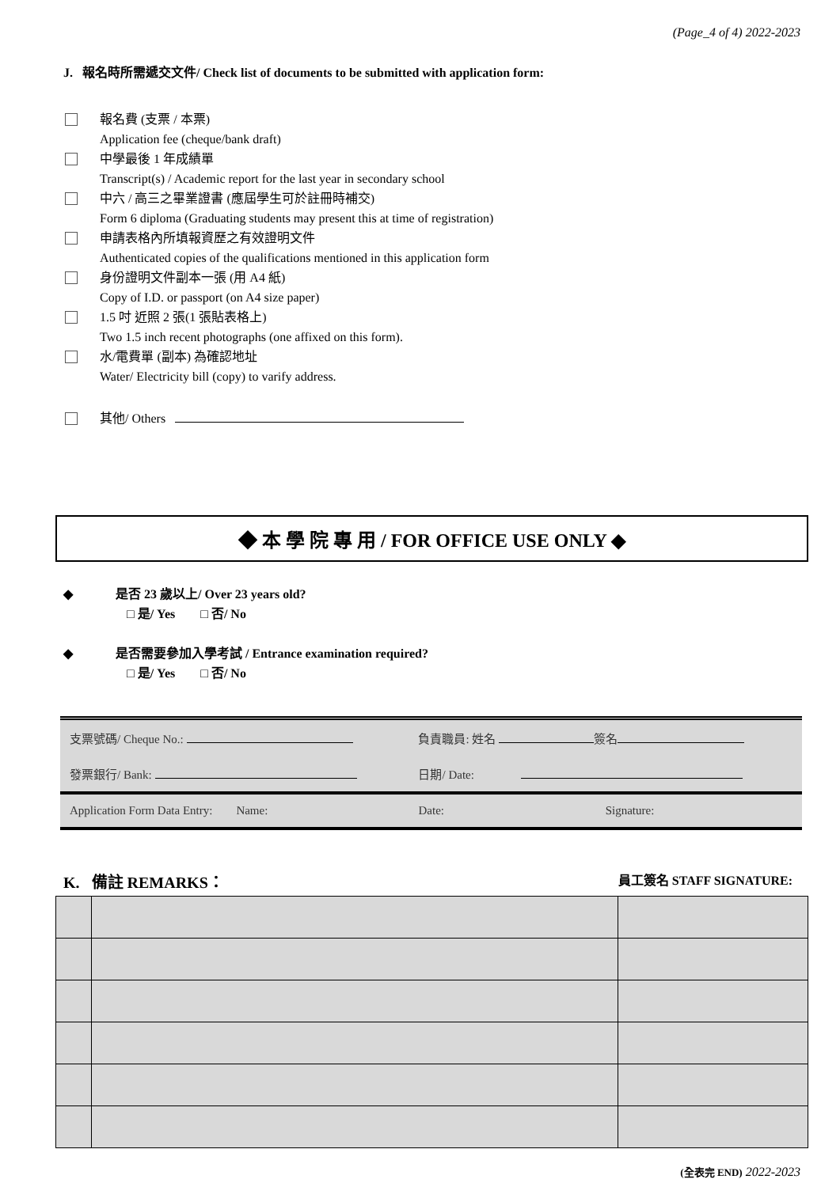(Page_4 of 4) 2022-2023
J. 報名時所需遞交文件/ Check list of documents to be submitted with application form:
報名費 (支票 / 本票)
Application fee (cheque/bank draft)
中學最後 1 年成績單
Transcript(s) / Academic report for the last year in secondary school
中六 / 高三之畢業證書 (應屆學生可於註冊時補交)
Form 6 diploma (Graduating students may present this at time of registration)
申請表格內所填報資歷之有效證明文件
Authenticated copies of the qualifications mentioned in this application form
身份證明文件副本一張 (用 A4 紙)
Copy of I.D. or passport (on A4 size paper)
1.5 吋 近照 2 張(1 張貼表格上)
Two 1.5 inch recent photographs (one affixed on this form).
水/電費單 (副本) 為確認地址
Water/ Electricity bill (copy) to varify address.
其他/ Others
◆ 本 學 院 專 用 / FOR OFFICE USE ONLY ◆
◆ 是否 23 歲以上/ Over 23 years old?
□ 是/ Yes □ 否/ No
◆ 是否需要參加入學考試 / Entrance examination required?
□ 是/ Yes □ 否/ No
| 支票號碼/ Cheque No.: | 負責職員: 姓名 簽名 |
| 發票銀行/ Bank: | 日期/ Date: |
| Application Form Data Entry: Name: | Date: Signature: |
K. 備註 REMARKS： 員工簽名 STAFF SIGNATURE:
(全表完 END) 2022-2023